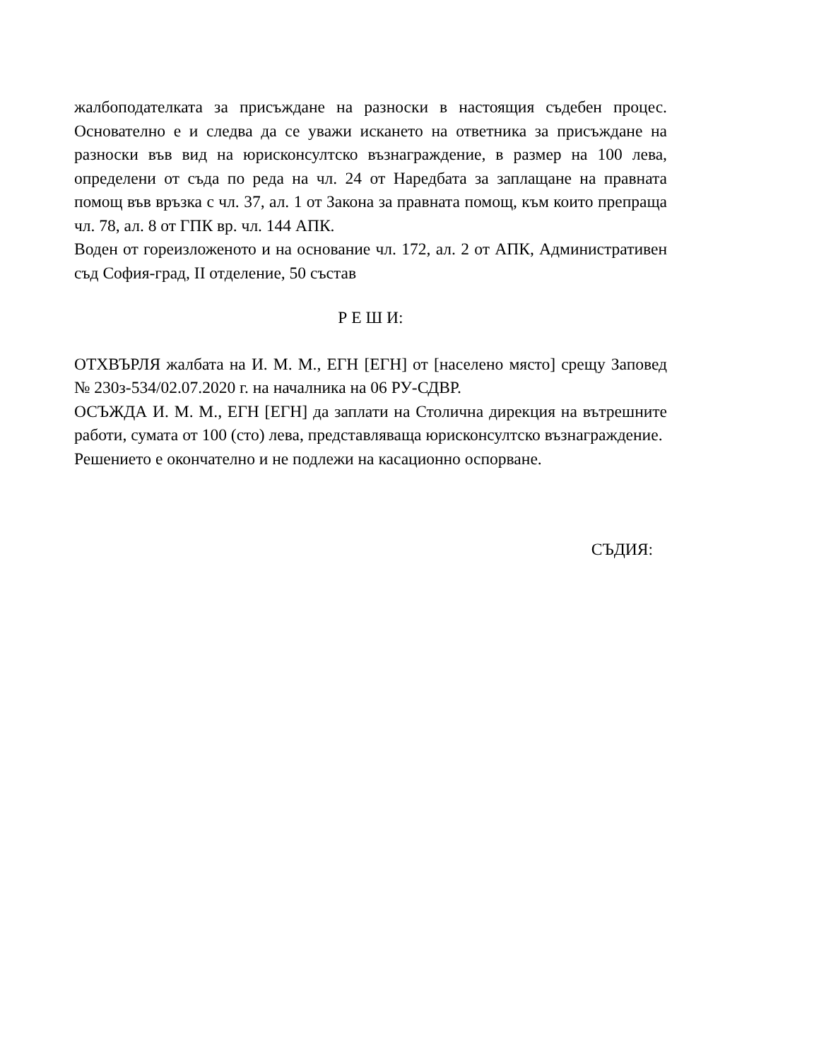жалбоподателката за присъждане на разноски в настоящия съдебен процес. Основателно е и следва да се уважи искането на ответника за присъждане на разноски във вид на юрисконсултско възнаграждение, в размер на 100 лева, определени от съда по реда на чл. 24 от Наредбата за заплащане на правната помощ във връзка с чл. 37, ал. 1 от Закона за правната помощ, към които препраща чл. 78, ал. 8 от ГПК вр. чл. 144 АПК.
Воден от гореизложеното и на основание чл. 172, ал. 2 от АПК, Административен съд София-град, II отделение, 50 състав
Р Е Ш И:
ОТХВЪРЛЯ жалбата на И. М. М., ЕГН [ЕГН] от [населено място] срещу Заповед № 230з-534/02.07.2020 г. на началника на 06 РУ-СДВР.
ОСЪЖДА И. М. М., ЕГН [ЕГН] да заплати на Столична дирекция на вътрешните работи, сумата от 100 (сто) лева, представляваща юрисконсултско възнаграждение.
Решението е окончателно и не подлежи на касационно оспорване.
СЪДИЯ: